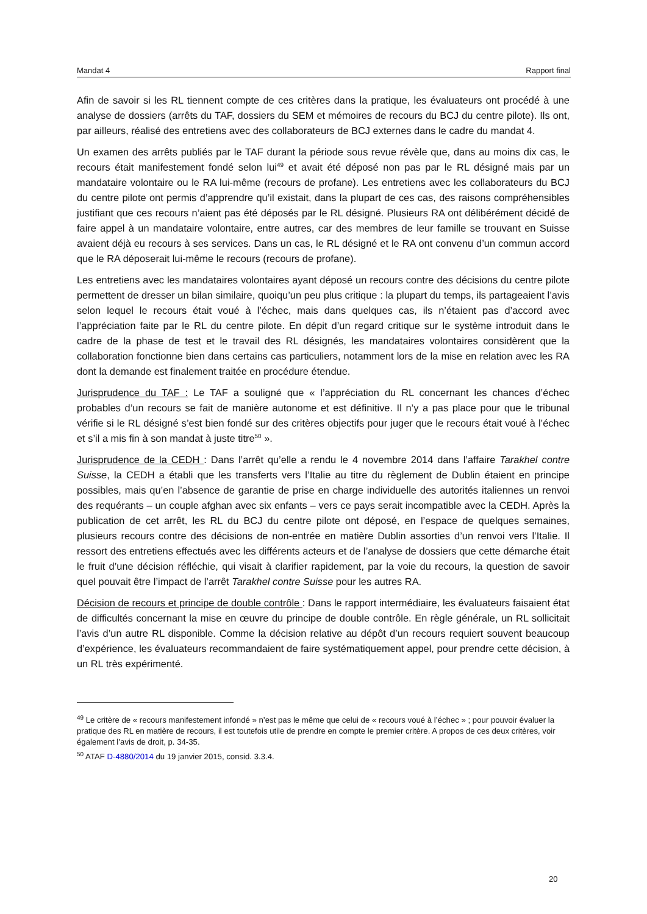Mandat 4 Rapport final
Afin de savoir si les RL tiennent compte de ces critères dans la pratique, les évaluateurs ont procédé à une analyse de dossiers (arrêts du TAF, dossiers du SEM et mémoires de recours du BCJ du centre pilote). Ils ont, par ailleurs, réalisé des entretiens avec des collaborateurs de BCJ externes dans le cadre du mandat 4.
Un examen des arrêts publiés par le TAF durant la période sous revue révèle que, dans au moins dix cas, le recours était manifestement fondé selon lui<sup>49</sup> et avait été déposé non pas par le RL désigné mais par un mandataire volontaire ou le RA lui-même (recours de profane). Les entretiens avec les collaborateurs du BCJ du centre pilote ont permis d’apprendre qu’il existait, dans la plupart de ces cas, des raisons compréhensibles justifiant que ces recours n’aient pas été déposés par le RL désigné. Plusieurs RA ont délibérément décidé de faire appel à un mandataire volontaire, entre autres, car des membres de leur famille se trouvant en Suisse avaient déjà eu recours à ses services. Dans un cas, le RL désigné et le RA ont convenu d’un commun accord que le RA déposerait lui-même le recours (recours de profane).
Les entretiens avec les mandataires volontaires ayant déposé un recours contre des décisions du centre pilote permettent de dresser un bilan similaire, quoiqu’un peu plus critique : la plupart du temps, ils partageaient l’avis selon lequel le recours était voué à l’échec, mais dans quelques cas, ils n’étaient pas d’accord avec l’appréciation faite par le RL du centre pilote. En dépit d’un regard critique sur le système introduit dans le cadre de la phase de test et le travail des RL désignés, les mandataires volontaires considèrent que la collaboration fonctionne bien dans certains cas particuliers, notamment lors de la mise en relation avec les RA dont la demande est finalement traitée en procédure étendue.
Jurisprudence du TAF : Le TAF a souligné que « l’appréciation du RL concernant les chances d’échec probables d’un recours se fait de manière autonome et est définitive. Il n’y a pas place pour que le tribunal vérifie si le RL désigné s’est bien fondé sur des critères objectifs pour juger que le recours était voué à l’échec et s’il a mis fin à son mandat à juste titre<sup>50</sup> ».
Jurisprudence de la CEDH : Dans l’arrêt qu’elle a rendu le 4 novembre 2014 dans l’affaire Tarakhel contre Suisse, la CEDH a établi que les transferts vers l’Italie au titre du règlement de Dublin étaient en principe possibles, mais qu’en l’absence de garantie de prise en charge individuelle des autorités italiennes un renvoi des requérants – un couple afghan avec six enfants – vers ce pays serait incompatible avec la CEDH. Après la publication de cet arrêt, les RL du BCJ du centre pilote ont déposé, en l’espace de quelques semaines, plusieurs recours contre des décisions de non-entrée en matière Dublin assorties d’un renvoi vers l’Italie. Il ressort des entretiens effectués avec les différents acteurs et de l’analyse de dossiers que cette démarche était le fruit d’une décision réfléchie, qui visait à clarifier rapidement, par la voie du recours, la question de savoir quel pouvait être l’impact de l’arrêt Tarakhel contre Suisse pour les autres RA.
Décision de recours et principe de double contrôle : Dans le rapport intermédiaire, les évaluateurs faisaient état de difficultés concernant la mise en œuvre du principe de double contrôle. En règle générale, un RL sollicitait l’avis d’un autre RL disponible. Comme la décision relative au dépôt d’un recours requiert souvent beaucoup d’expérience, les évaluateurs recommandaient de faire systématiquement appel, pour prendre cette décision, à un RL très expérimenté.
<sup>49</sup> Le critère de « recours manifestement infondé » n’est pas le même que celui de « recours voué à l’échec » ; pour pouvoir évaluer la pratique des RL en matière de recours, il est toutefois utile de prendre en compte le premier critère. A propos de ces deux critères, voir également l’avis de droit, p. 34-35.
<sup>50</sup> ATAF D-4880/2014 du 19 janvier 2015, consid. 3.3.4.
20